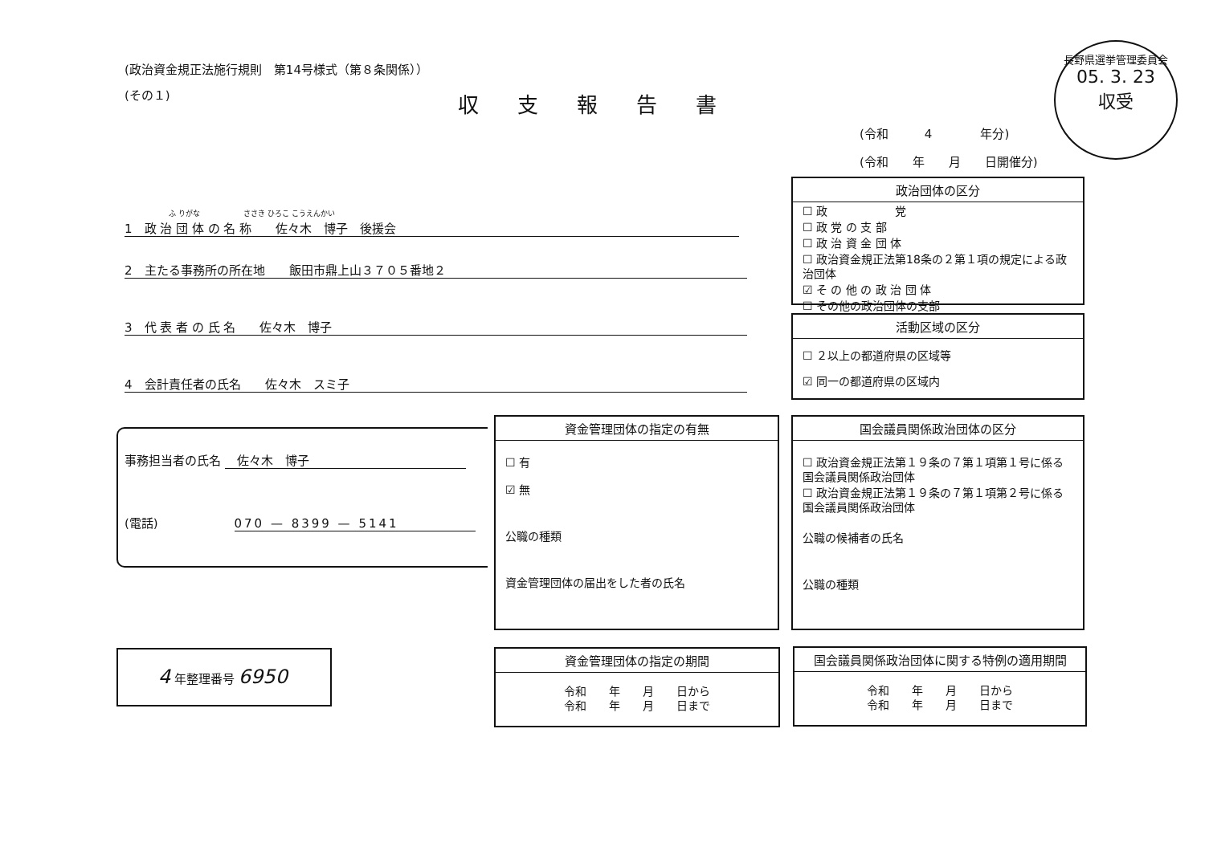(政治資金規正法施行規則　第14号様式（第８条関係））
(その１) 収支報告書
長野県選挙管理委員会
05. 3. 23
収受
(令和　　　4　　　　年分)
(令和　　年　　月　　日開催分)
ふ りがな　　　　　　ささき ひろこ こうえんかい
1　政 治 団 体 の 名 称　　佐々木　博子　後援会
2　主たる事務所の所在地　　飯田市鼎上山３７０５番地２
3　代 表 者 の 氏 名　　佐々木　博子
4　会計責任者の氏名　　佐々木　スミ子
政治団体の区分
☐ 政　　　　　　党
☐ 政 党 の 支 部
☐ 政 治 資 金 団 体
☐ 政治資金規正法第18条の２第１項の規定による政治団体
☑ そ の 他 の 政 治 団 体
☐ その他の政治団体の支部
活動区域の区分
☐ ２以上の都道府県の区域等
☑ 同一の都道府県の区域内
事務担当者の氏名 　佐々木　博子
(電話) 070 — 8399 — 5141
資金管理団体の指定の有無
☐ 有
☑ 無
公職の種類
資金管理団体の届出をした者の氏名
国会議員関係政治団体の区分
☐ 政治資金規正法第１９条の７第１項第１号に係る国会議員関係政治団体
☐ 政治資金規正法第１９条の７第１項第２号に係る国会議員関係政治団体
公職の候補者の氏名
公職の種類
4 年整理番号 6950
資金管理団体の指定の期間
令和　　年　　月　　日から
令和　　年　　月　　日まで
国会議員関係政治団体に関する特例の適用期間
令和　　年　　月　　日から
令和　　年　　月　　日まで